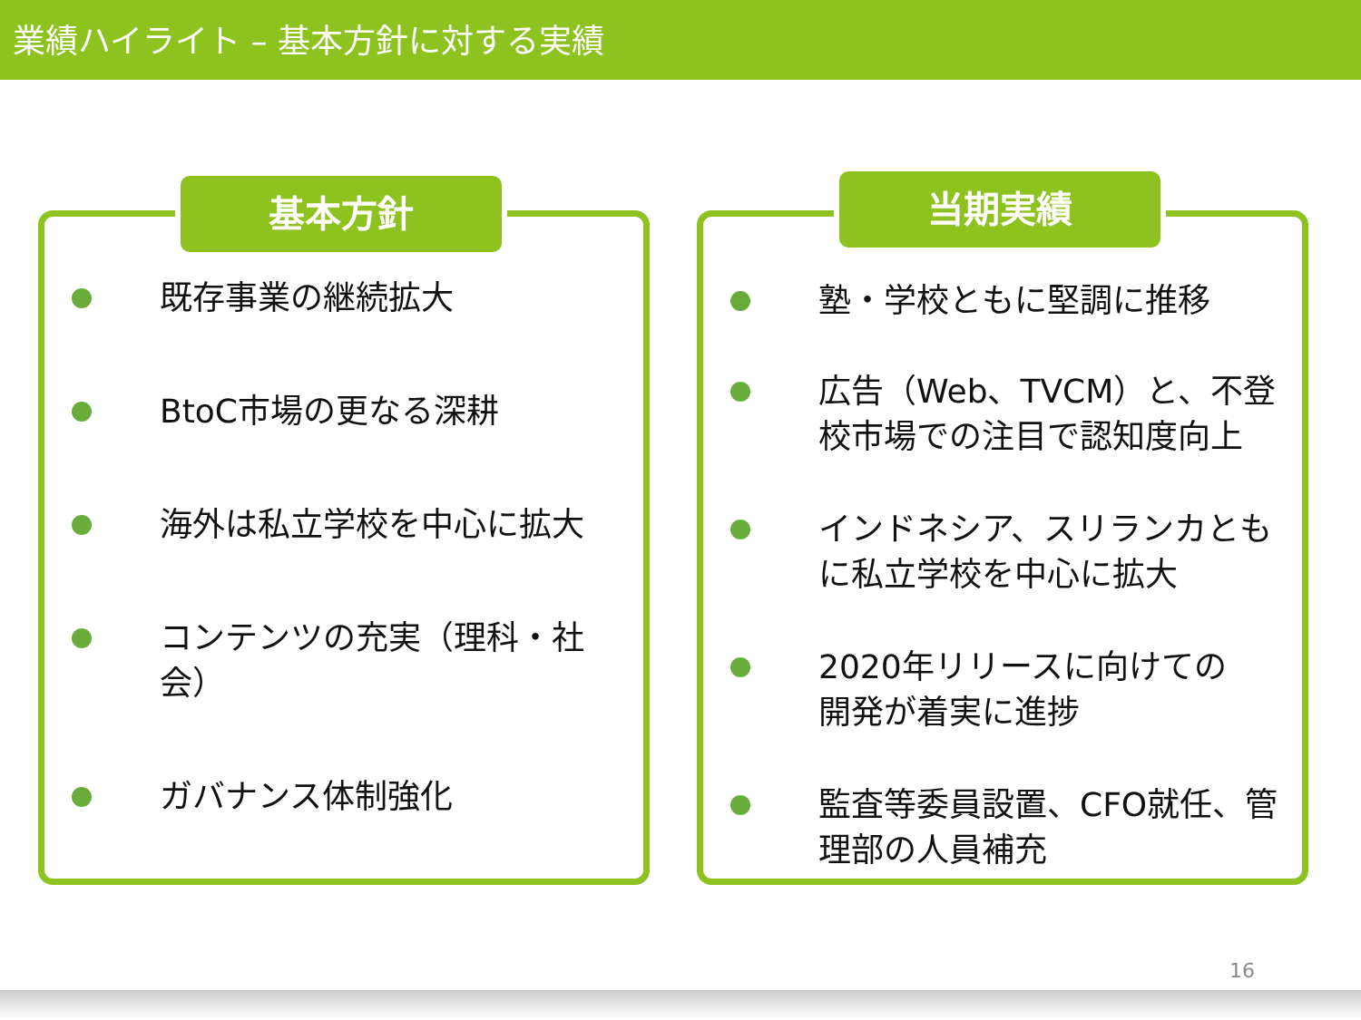業績ハイライト – 基本方針に対する実績
基本方針
既存事業の継続拡大
BtoC市場の更なる深耕
海外は私立学校を中心に拡大
コンテンツの充実（理科・社会）
ガバナンス体制強化
当期実績
塾・学校ともに堅調に推移
広告（Web、TVCM）と、不登校市場での注目で認知度向上
インドネシア、スリランカともに私立学校を中心に拡大
2020年リリースに向けての
開発が着実に進捗
監査等委員設置、CFO就任、管理部の人員補充
16